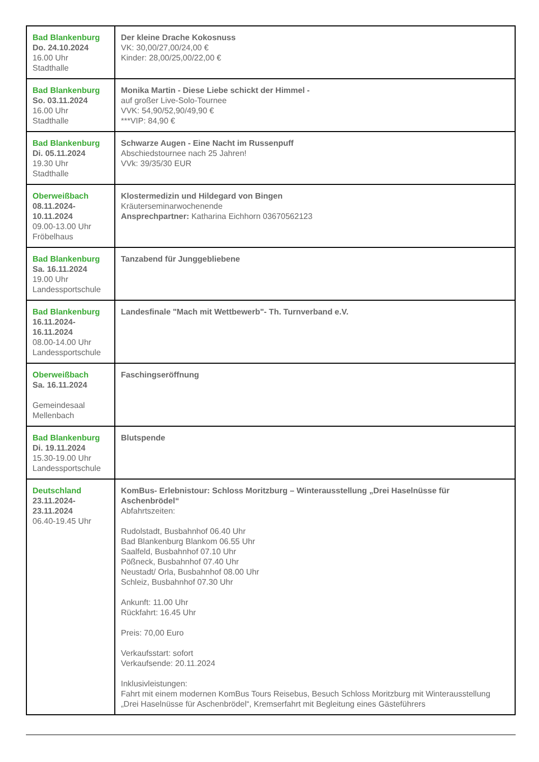| Bad Blankenburg Do. 24.10.2024 16.00 Uhr Stadthalle | Der kleine Drache Kokosnuss VK: 30,00/27,00/24,00 € Kinder: 28,00/25,00/22,00 € |
| Bad Blankenburg So. 03.11.2024 16.00 Uhr Stadthalle | Monika Martin - Diese Liebe schickt der Himmel - auf großer Live-Solo-Tournee VVK: 54,90/52,90/49,90 € ***VIP: 84,90 € |
| Bad Blankenburg Di. 05.11.2024 19.30 Uhr Stadthalle | Schwarze Augen - Eine Nacht im Russenpuff Abschiedstournee nach 25 Jahren! VVk: 39/35/30 EUR |
| Oberweißbach 08.11.2024- 10.11.2024 09.00-13.00 Uhr Fröbelhaus | Klostermedizin und Hildegard von Bingen Kräuterseminarwochenende Ansprechpartner: Katharina Eichhorn 03670562123 |
| Bad Blankenburg Sa. 16.11.2024 19.00 Uhr Landessportschule | Tanzabend für Junggebliebene |
| Bad Blankenburg 16.11.2024- 16.11.2024 08.00-14.00 Uhr Landessportschule | Landesfinale "Mach mit Wettbewerb"- Th. Turnverband e.V. |
| Oberweißbach Sa. 16.11.2024 Gemeindesaal Mellenbach | Faschingseröffnung |
| Bad Blankenburg Di. 19.11.2024 15.30-19.00 Uhr Landessportschule | Blutspende |
| Deutschland 23.11.2024- 23.11.2024 06.40-19.45 Uhr | KomBus- Erlebnistour: Schloss Moritzburg – Winterausstellung „Drei Haselnüsse für Aschenbrödel“ Abfahrtszeiten: Rudolstadt, Busbahnhof 06.40 Uhr Bad Blankenburg Blankom 06.55 Uhr Saalfeld, Busbahnhof 07.10 Uhr Pößneck, Busbahnhof 07.40 Uhr Neustadt/ Orla, Busbahnhof 08.00 Uhr Schleiz, Busbahnhof 07.30 Uhr Ankunft: 11.00 Uhr Rückfahrt: 16.45 Uhr Preis: 70,00 Euro Verkaufsstart: sofort Verkaufsende: 20.11.2024 Inklusivleistungen: Fahrt mit einem modernen KomBus Tours Reisebus, Besuch Schloss Moritzburg mit Winterausstellung „Drei Haselnüsse für Aschenbrödel“, Kremserfahrt mit Begleitung eines Gästeführers |